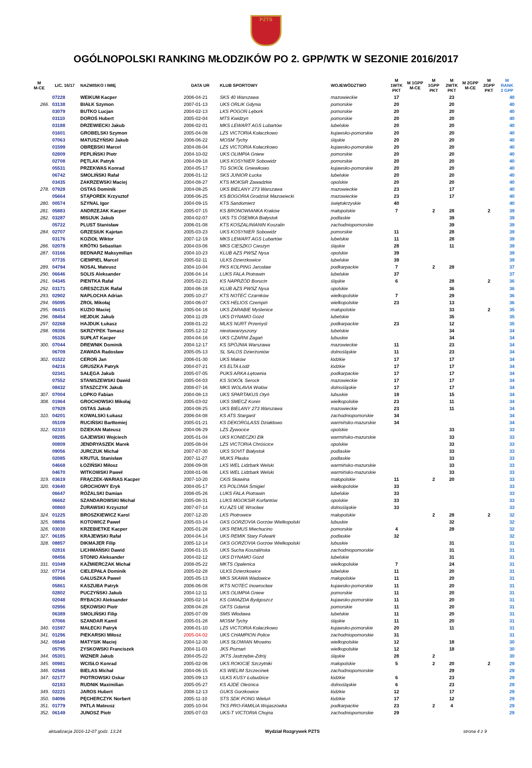PZTS
OGÓLNOPOLSKI RANKING MŁODZIKÓW PO 2. GPP/WTK W SEZONIE 2016/2017
| M M-CE | LIC. 16/17 | NAZWISKO I IMIĘ | DATA UR | KLUB SPORTOWY | WOJEWÓDZTWO | M 1WTK PKT | M 1GPP M-CE | M 1GPP PKT | M 2WTK PKT | M 2GPP M-CE | M 2GPP PKT | M RANK 2 GPP |
| --- | --- | --- | --- | --- | --- | --- | --- | --- | --- | --- | --- | --- |
| | 07228 | WEIKUM Kacper | 2006-04-21 | SKS 40 Warszawa | mazowieckie | 17 | | | 23 | | | 40 |
| 266. | 03138 | BIAŁK Szymon | 2007-01-13 | UKS ORLIK Gdynia | pomorskie | 20 | | | 20 | | | 40 |
| | 03079 | BUTKO Lucjan | 2004-02-13 | LKS POGOŃ Lębork | pomorskie | 20 | | | 20 | | | 40 |
| | 03110 | DOROŚ Hubert | 2005-02-04 | MTS Kwidzyn | pomorskie | 20 | | | 20 | | | 40 |
| | 03188 | DRZEWIECKI Jakub | 2006-02-01 | MKS LEWART AGS Lubartów | lubelskie | 20 | | | 20 | | | 40 |
| | 01601 | GROBELSKI Szymon | 2005-04-08 | LZS VICTORIA Kołaczkowo | kujawsko-pomorskie | 20 | | | 20 | | | 40 |
| | 07063 | MATUSZYŃSKI Jakub | 2006-06-22 | MOSM Tychy | śląskie | 20 | | | 20 | | | 40 |
| | 01599 | OBRĘBSKI Marcel | 2004-08-04 | LZS VICTORIA Kołaczkowo | kujawsko-pomorskie | 20 | | | 20 | | | 40 |
| | 02809 | PEPLIŃSKI Piotr | 2004-10-02 | UKS OLIMPIA Gniew | pomorskie | 20 | | | 20 | | | 40 |
| | 02708 | PĘTLAK Patryk | 2004-09-18 | UKS KOSYNIER Sobowidz | pomorskie | 20 | | | 20 | | | 40 |
| | 05531 | PRZEKWAS Konrad | 2004-05-17 | TG SOKÓŁ Gniewkowo | kujawsko-pomorskie | 20 | | | 20 | | | 40 |
| | 06742 | SMOLIŃSKI Rafał | 2006-01-12 | SKS JUNIOR Łucka | lubelskie | 20 | | | 20 | | | 40 |
| | 03435 | ZAKRZEWSKI Maciej | 2004-08-27 | KTS MOKSiR Zawadzkie | opolskie | 20 | | | 20 | | | 40 |
| 278. | 07928 | OSTAS Dominik | 2004-08-25 | UKS BIELANY 273 Warszawa | mazowieckie | 23 | | | 17 | | | 40 |
| | 05664 | STĄPOREK Krzysztof | 2006-06-25 | KS BOGORIA Grodzisk Mazowiecki | mazowieckie | 23 | | | 17 | | | 40 |
| 280. | 00574 | SZYNAL Igor | 2004-09-15 | KTS Sandomierz | świętokrzyskie | 40 | | | | | | 40 |
| 281. | 05883 | ANDRZEJAK Kacper | 2005-07-15 | KS BRONOWIANKA Kraków | małopolskie | 7 | | 2 | 28 | | 2 | 39 |
| 282. | 03287 | MISIJUK Jakub | 2004-02-07 | UKS TS ÓSEMKA Białystok | podlaskie | | | | 39 | | | 39 |
| | 05722 | PLUST Stanisław | 2006-01-08 | KTS KOSZALINIANIN Koszalin | zachodniopomorskie | | | | 39 | | | 39 |
| 284. | 02707 | GRZESIUK Kajetan | 2005-03-23 | UKS KOSYNIER Sobowidz | pomorskie | 11 | | | 28 | | | 39 |
| | 03176 | KOZIOŁ Wiktor | 2007-12-19 | MKS LEWART AGS Lubartów | lubelskie | 11 | | | 28 | | | 39 |
| 286. | 02078 | KRÓTKI Sebastian | 2004-03-06 | MKS CIESZKO Cieszyn | śląskie | 28 | | | 11 | | | 39 |
| 287. | 03166 | BEDNARZ Maksymilian | 2004-10-23 | KLUB AZS PWSZ Nysa | opolskie | 39 | | | | | | 39 |
| | 07735 | CIEMPIEL Marcel | 2005-02-11 | ULKS Dzierzkowice | lubelskie | 39 | | | | | | 39 |
| 289. | 04794 | NOSAL Mateusz | 2004-10-04 | PKS KOLPING Jarosław | podkarpackie | 7 | | 2 | 28 | | | 37 |
| 290. | 06646 | SOLIS Aleksander | 2006-04-14 | LUKS FALA Piotrawin | lubelskie | 37 | | | | | | 37 |
| 291. | 04345 | PIENTKA Rafał | 2005-02-21 | KS NAPRZÓD Borucin | śląskie | 6 | | | 28 | | 2 | 36 |
| 292. | 03171 | GRESZCZUK Rafał | 2004-06-18 | KLUB AZS PWSZ Nysa | opolskie | | | | 36 | | | 36 |
| 293. | 02902 | NAPLOCHA Adrian | 2005-10-27 | KTS NOTEĆ Czarnków | wielkopolskie | 7 | | | 29 | | | 36 |
| 294. | 05095 | ZROL Mikołaj | 2004-06-07 | CKS HELIOS Czempiń | wielkopolskie | 23 | | | 13 | | | 36 |
| 295. | 06415 | KUZIO Maciej | 2005-04-16 | UKS ZARABIE Myślenice | małopolskie | | | | 33 | | 2 | 35 |
| 296. | 08454 | HEJDUK Jakub | 2004-11-29 | UKS DYNAMO Gózd | lubelskie | | | | 35 | | | 35 |
| 297. | 02268 | HAJDUK Łukasz | 2008-01-22 | MLKS NURT Przemyśl | podkarpackie | 23 | | | 12 | | | 35 |
| 298. | 09356 | SKRZYPEK Tomasz | 2005-12-12 | niestowarzyszony | lubelskie | | | | 34 | | | 34 |
| | 05326 | SUPŁAT Kacper | 2004-04-16 | UKS CZARNI Żagań | lubuskie | | | | 34 | | | 34 |
| 300. | 07044 | DREWNIK Dominik | 2004-12-17 | KS SPÓJNIA Warszawa | mazowieckie | 11 | | | 23 | | | 34 |
| | 06709 | ZAWADA Radosław | 2005-05-13 | SL SALOS Dzierżoniów | dolnośląskie | 11 | | | 23 | | | 34 |
| 302. | 01522 | CEROŃ Jan | 2006-01-30 | UKS Maków | łódzkie | 17 | | | 17 | | | 34 |
| | 04216 | GRUSZKA Patryk | 2004-07-21 | KS ELTA Łódź | łódzkie | 17 | | | 17 | | | 34 |
| | 02341 | SAŁĘGA Jakub | 2005-07-05 | PUKS ARKA Łętownia | podkarpackie | 17 | | | 17 | | | 34 |
| | 07552 | STANISZEWSKI Dawid | 2005-04-03 | KS SOKÓŁ Serock | mazowieckie | 17 | | | 17 | | | 34 |
| | 08432 | STASZCZYK Jakub | 2008-07-16 | MKS WOLAVIA Wołów | dolnośląskie | 17 | | | 17 | | | 34 |
| 307. | 07004 | LOPKO Fabian | 2004-08-13 | UKS SPARTAKUS Otyń | lubuskie | 19 | | | 15 | | | 34 |
| 308. | 01964 | GROCHOWSKI Mikołaj | 2005-03-02 | UKS SMECZ Konin | wielkopolskie | 23 | | | 11 | | | 34 |
| | 07929 | OSTAS Jakub | 2004-08-25 | UKS BIELANY 273 Warszawa | mazowieckie | 23 | | | 11 | | | 34 |
| 310. | 04201 | KOWALSKI Łukasz | 2006-04-08 | KS ATS Stargard | zachodniopomorskie | 34 | | | | | | 34 |
| | 05109 | RUCIŃSKI Bartłomiej | 2005-01-21 | KS DEKORGLASS Działdowo | warmińsko-mazurskie | 34 | | | | | | 34 |
| 312. | 02310 | DZIEKAN Mateusz | 2004-06-29 | LZS Żywocice | opolskie | | | | 33 | | | 33 |
| | 08285 | GAJEWSKI Wojciech | 2005-01-04 | UKS KONIECZKI Ełk | warmińsko-mazurskie | | | | 33 | | | 33 |
| | 00809 | JENDRYASZEK Marek | 2005-08-04 | LZS VICTORIA Chróścice | opolskie | | | | 33 | | | 33 |
| | 09056 | JURCZUK Michał | 2007-07-30 | UKS SOVIT Białystok | podlaskie | | | | 33 | | | 33 |
| | 02085 | KRUTUL Stanisław | 2007-11-27 | MUKS Płaska | podlaskie | | | | 33 | | | 33 |
| | 04668 | ŁOZIŃSKI Miłosz | 2006-09-08 | LKS WEL Lidzbark Welski | warmińsko-mazurskie | | | | 33 | | | 33 |
| | 04670 | WITKOWSKI Paweł | 2008-01-06 | LKS WEL Lidzbark Welski | warmińsko-mazurskie | | | | 33 | | | 33 |
| 319. | 03619 | FRĄCZEK-WARIAS Kacper | 2007-10-20 | CKiS Skawina | małopolskie | 11 | | 2 | 20 | | | 33 |
| 320. | 03640 | GROCHOWY Eryk | 2004-05-17 | KS POLONIA Śmigiel | wielkopolskie | 33 | | | | | | 33 |
| | 06647 | RÓŻALSKI Damian | 2006-05-26 | LUKS FALA Piotrawin | lubelskie | 33 | | | | | | 33 |
| | 06662 | SZANDAROWSKI Michał | 2005-08-31 | LUKS MGOKSiR Korfantów | opolskie | 33 | | | | | | 33 |
| | 00860 | ŻURAWSKI Krzysztof | 2007-07-14 | KU AZS UE Wrocław | dolnośląskie | 33 | | | | | | 33 |
| 324. | 01225 | BROSZKIEWICZ Karol | 2007-12-20 | LKS Piotrowice | małopolskie | | | 2 | 28 | | 2 | 32 |
| 325. | 08856 | KOTOWICZ Paweł | 2005-03-14 | GKS GORZOVIA Gorzów Wielkopolski | lubuskie | | | | 32 | | | 32 |
| 326. | 03030 | KRZEBIETKE Kacper | 2005-01-28 | UKS REMUS Miechucino | pomorskie | 4 | | | 28 | | | 32 |
| 327. | 06185 | KRAJEWSKI Rafał | 2004-04-14 | UKS REMIK Stary Folwark | podlaskie | 32 | | | | | | 32 |
| 328. | 08857 | DIKMAJER Filip | 2005-12-14 | GKS GORZOVIA Gorzów Wielkopolski | lubuskie | | | | 31 | | | 31 |
| | 02816 | LICHMAŃSKI Dawid | 2006-01-15 | UKS Sucha Koszalińska | zachodniopomorskie | | | | 31 | | | 31 |
| | 08456 | STONIO Aleksander | 2004-02-12 | UKS DYNAMO Gózd | lubelskie | | | | 31 | | | 31 |
| 331. | 01049 | KAŹMIERCZAK Michał | 2008-05-22 | MKTS Opalenica | wielkopolskie | 7 | | | 24 | | | 31 |
| 332. | 07734 | CIELEPAŁA Dominik | 2005-02-28 | ULKS Dzierzkowice | lubelskie | 11 | | | 20 | | | 31 |
| | 05966 | GAŁUSZKA Paweł | 2005-05-13 | MKS SKAWA Wadowice | małopolskie | 11 | | | 20 | | | 31 |
| | 05861 | KASZUBA Patryk | 2006-06-08 | IKTS NOTEĆ Inowrocław | kujawsko-pomorskie | 11 | | | 20 | | | 31 |
| | 02802 | PUCZYŃSKI Jakub | 2004-12-11 | UKS OLIMPIA Gniew | pomorskie | 11 | | | 20 | | | 31 |
| | 02048 | RYBACKI Aleksander | 2005-02-14 | KS GWIAZDA Bydgoszcz | kujawsko-pomorskie | 11 | | | 20 | | | 31 |
| | 02956 | SĘKOWSKI Piotr | 2008-04-28 | GKTS Gdańsk | pomorskie | 11 | | | 20 | | | 31 |
| | 06389 | SMOLIŃSKI Filip | 2005-07-09 | SMS Włodawa | lubelskie | 11 | | | 20 | | | 31 |
| | 07066 | SZANDAR Kamil | 2005-01-28 | MOSM Tychy | śląskie | 11 | | | 20 | | | 31 |
| 340. | 01597 | MAŁECKI Patryk | 2006-01-10 | LZS VICTORIA Kołaczkowo | kujawsko-pomorskie | 20 | | | 11 | | | 31 |
| 341. | 01296 | PIEKARSKI Miłosz | 2005-04-02 | UKS CHAMPION Police | zachodniopomorskie | 31 | | | | | | 31 |
| 342. | 05548 | MATYSIK Maciej | 2004-12-30 | UKS SŁOWIAN Mrowino | wielkopolskie | 12 | | | 18 | | | 30 |
| | 05795 | ZYSKOWSKI Franciszek | 2004-11-03 | JKS Poznań | wielkopolskie | 12 | | | 18 | | | 30 |
| 344. | 05301 | WIZNER Jakub | 2004-05-22 | JKTS Jastrzębie-Zdrój | śląskie | 28 | | 2 | | | | 30 |
| 345. | 00981 | WCISŁO Konrad | 2005-02-06 | UKS ROKICIE Szczytniki | małopolskie | 5 | | 2 | 20 | | 2 | 29 |
| 346. | 02568 | BIELAS Michał | 2004-06-15 | KS WIELIM Szczecinek | zachodniopomorskie | | | | 29 | | | 29 |
| 347. | 02177 | PIOTROWSKI Oskar | 2005-09-13 | ULKS KUSY Łobudzice | łódzkie | 6 | | | 23 | | | 29 |
| | 02183 | RUDNIK Maximilian | 2005-05-27 | KS AJDE Oleśnica | dolnośląskie | 6 | | | 23 | | | 29 |
| 349. | 02221 | JAROS Hubert | 2008-12-13 | GUKS Gorzkowice | łódzkie | 12 | | | 17 | | | 29 |
| 350. | 04096 | PĘCHERCZYK Norbert | 2005-11-10 | STS SDK PONG Wieluń | łódzkie | 17 | | | 12 | | | 29 |
| 351. | 01779 | PATLA Mateusz | 2005-10-04 | TKS PRO-FAMILIA Wojaszówka | podkarpackie | 23 | | 2 | 4 | | | 29 |
| 352. | 06149 | JUNOSZ Piotr | 2005-07-03 | UKS-T VICTORIA Chojna | zachodniopomorskie | 29 | | | | | | 29 |
aktualizacja 2016-12-07 godz. 13:24 Wydział Rozgrywek PZTS strona 4 z 9